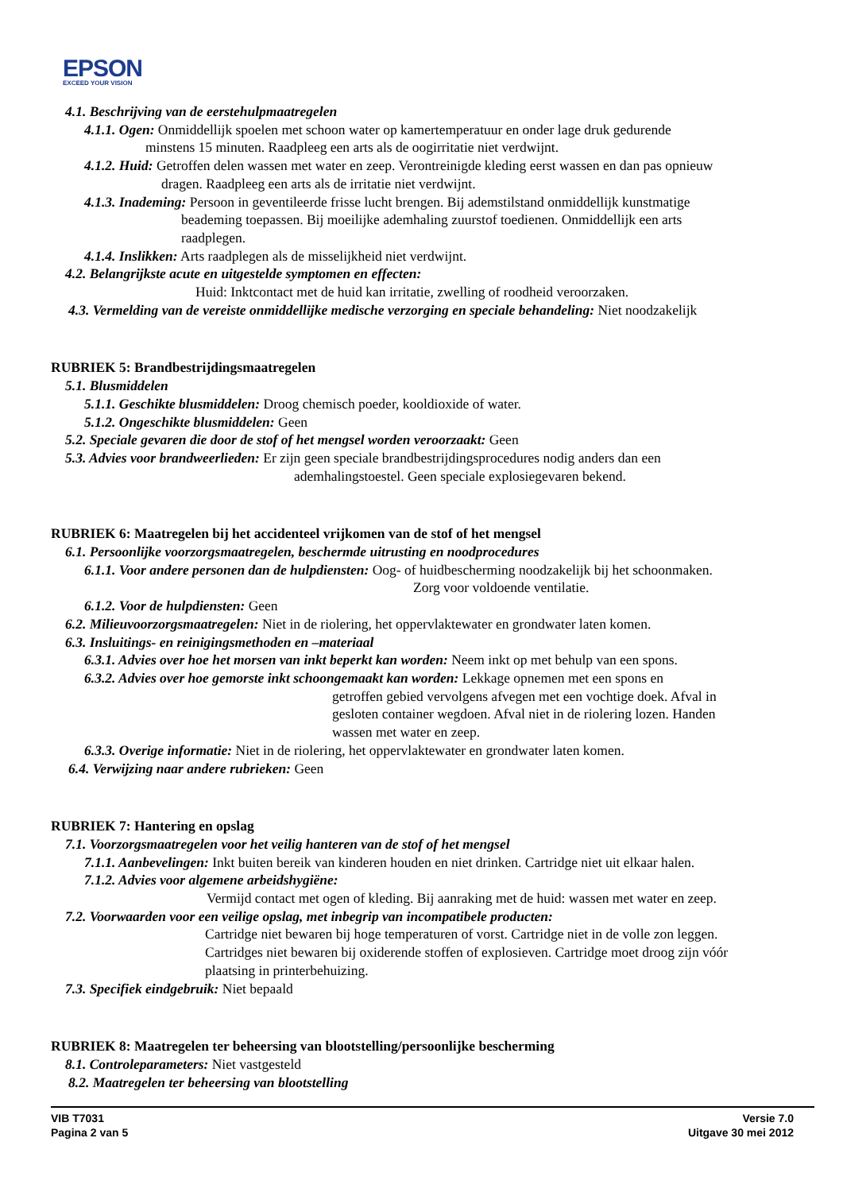EPSON
EXCEED YOUR VISION
4.1. Beschrijving van de eerstehulpmaatregelen
4.1.1. Ogen: Onmiddellijk spoelen met schoon water op kamertemperatuur en onder lage druk gedurende
minstens 15 minuten. Raadpleeg een arts als de oogirritatie niet verdwijnt.
4.1.2. Huid: Getroffen delen wassen met water en zeep. Verontreinigde kleding eerst wassen en dan pas opnieuw
dragen. Raadpleeg een arts als de irritatie niet verdwijnt.
4.1.3. Inademing: Persoon in geventileerde frisse lucht brengen. Bij ademstilstand onmiddellijk kunstmatige
beademing toepassen. Bij moeilijke ademhaling zuurstof toedienen. Onmiddellijk een arts
raadplegen.
4.1.4. Inslikken: Arts raadplegen als de misselijkheid niet verdwijnt.
4.2. Belangrijkste acute en uitgestelde symptomen en effecten:
Huid: Inktcontact met de huid kan irritatie, zwelling of roodheid veroorzaken.
4.3. Vermelding van de vereiste onmiddellijke medische verzorging en speciale behandeling: Niet noodzakelijk
RUBRIEK 5: Brandbestrijdingsmaatregelen
5.1. Blusmiddelen
5.1.1. Geschikte blusmiddelen: Droog chemisch poeder, kooldioxide of water.
5.1.2. Ongeschikte blusmiddelen: Geen
5.2. Speciale gevaren die door de stof of het mengsel worden veroorzaakt: Geen
5.3. Advies voor brandweerlieden: Er zijn geen speciale brandbestrijdingsprocedures nodig anders dan een
ademhalingstoestel. Geen speciale explosiegevaren bekend.
RUBRIEK 6: Maatregelen bij het accidenteel vrijkomen van de stof of het mengsel
6.1. Persoonlijke voorzorgsmaatregelen, beschermde uitrusting en noodprocedures
6.1.1. Voor andere personen dan de hulpdiensten: Oog- of huidbescherming noodzakelijk bij het schoonmaken.
Zorg voor voldoende ventilatie.
6.1.2. Voor de hulpdiensten: Geen
6.2. Milieuvoorzorgsmaatregelen: Niet in de riolering, het oppervlaktewater en grondwater laten komen.
6.3. Insluitings- en reinigingsmethoden en –materiaal
6.3.1. Advies over hoe het morsen van inkt beperkt kan worden: Neem inkt op met behulp van een spons.
6.3.2. Advies over hoe gemorste inkt schoongemaakt kan worden: Lekkage opnemen met een spons en
getroffen gebied vervolgens afvegen met een vochtige doek. Afval in
gesloten container wegdoen. Afval niet in de riolering lozen. Handen
wassen met water en zeep.
6.3.3. Overige informatie: Niet in de riolering, het oppervlaktewater en grondwater laten komen.
6.4. Verwijzing naar andere rubrieken: Geen
RUBRIEK 7: Hantering en opslag
7.1. Voorzorgsmaatregelen voor het veilig hanteren van de stof of het mengsel
7.1.1. Aanbevelingen: Inkt buiten bereik van kinderen houden en niet drinken. Cartridge niet uit elkaar halen.
7.1.2. Advies voor algemene arbeidshygiëne:
Vermijd contact met ogen of kleding. Bij aanraking met de huid: wassen met water en zeep.
7.2. Voorwaarden voor een veilige opslag, met inbegrip van incompatibele producten:
Cartridge niet bewaren bij hoge temperaturen of vorst. Cartridge niet in de volle zon leggen.
Cartridges niet bewaren bij oxiderende stoffen of explosieven. Cartridge moet droog zijn vóór
plaatsing in printerbehuizing.
7.3. Specifiek eindgebruik: Niet bepaald
RUBRIEK 8: Maatregelen ter beheersing van blootstelling/persoonlijke bescherming
8.1. Controleparameters: Niet vastgesteld
8.2. Maatregelen ter beheersing van blootstelling
VIB T7031
Pagina 2 van 5
Versie 7.0
Uitgave 30 mei 2012